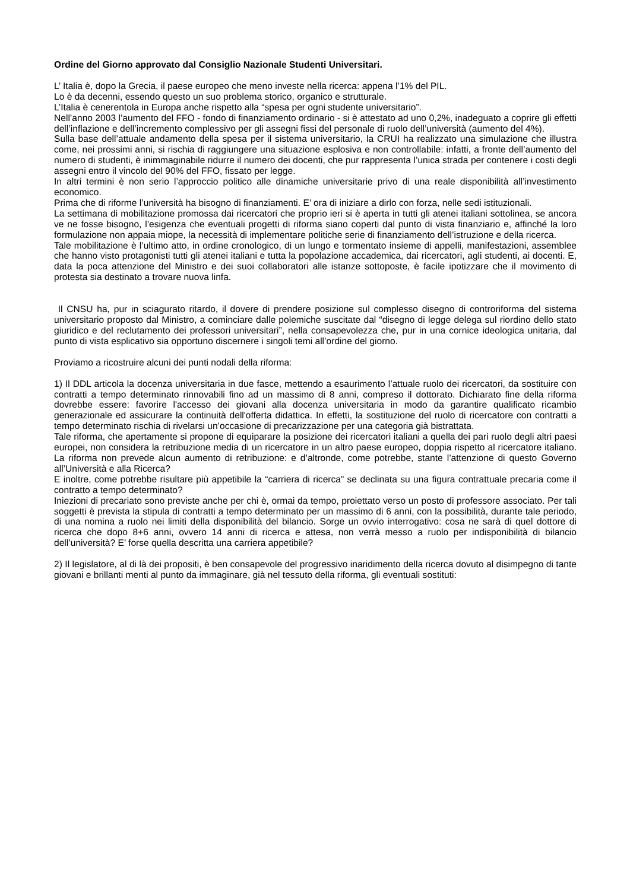Ordine del Giorno approvato dal Consiglio Nazionale Studenti Universitari.
L’ Italia è, dopo la Grecia, il paese europeo che meno investe nella ricerca: appena l’1% del PIL.
Lo è da decenni, essendo questo un suo problema storico, organico e strutturale.
L’Italia è cenerentola in Europa anche rispetto alla “spesa per ogni studente universitario”.
Nell’anno 2003 l’aumento del FFO - fondo di finanziamento ordinario - si è attestato ad uno 0,2%, inadeguato a coprire gli effetti dell’inflazione e dell’incremento complessivo per gli assegni fissi del personale di ruolo dell’università (aumento del 4%).
Sulla base dell’attuale andamento della spesa per il sistema universitario, la CRUI ha realizzato una simulazione che illustra come, nei prossimi anni, si rischia di raggiungere una situazione esplosiva e non controllabile: infatti, a fronte dell’aumento del numero di studenti, è inimmaginabile ridurre il numero dei docenti, che pur rappresenta l’unica strada per contenere i costi degli assegni entro il vincolo del 90% del FFO, fissato per legge.
In altri termini è non serio l’approccio politico alle dinamiche universitarie privo di una reale disponibilità all’investimento economico.
Prima che di riforme l’università ha bisogno di finanziamenti. E’ ora di iniziare a dirlo con forza, nelle sedi istituzionali.
La settimana di mobilitazione promossa dai ricercatori che proprio ieri si è aperta in tutti gli atenei italiani sottolinea, se ancora ve ne fosse bisogno, l’esigenza che eventuali progetti di riforma siano coperti dal punto di vista finanziario e, affinché la loro formulazione non appaia miope, la necessità di implementare politiche serie di finanziamento dell’istruzione e della ricerca.
Tale mobilitazione è l’ultimo atto, in ordine cronologico, di un lungo e tormentato insieme di appelli, manifestazioni, assemblee che hanno visto protagonisti tutti gli atenei italiani e tutta la popolazione accademica, dai ricercatori, agli studenti, ai docenti. E, data la poca attenzione del Ministro e dei suoi collaboratori alle istanze sottoposte, è facile ipotizzare che il movimento di protesta sia destinato a trovare nuova linfa.
Il CNSU ha, pur in sciagurato ritardo, il dovere di prendere posizione sul complesso disegno di controriforma del sistema universitario proposto dal Ministro, a cominciare dalle polemiche suscitate dal “disegno di legge delega sul riordino dello stato giuridico e del reclutamento dei professori universitari”, nella consapevolezza che, pur in una cornice ideologica unitaria, dal punto di vista esplicativo sia opportuno discernere i singoli temi all’ordine del giorno.
Proviamo a ricostruire alcuni dei punti nodali della riforma:
1) Il DDL articola la docenza universitaria in due fasce, mettendo a esaurimento l’attuale ruolo dei ricercatori, da sostituire con contratti a tempo determinato rinnovabili fino ad un massimo di 8 anni, compreso il dottorato. Dichiarato fine della riforma dovrebbe essere: favorire l'accesso dei giovani alla docenza universitaria in modo da garantire qualificato ricambio generazionale ed assicurare la continuità dell'offerta didattica. In effetti, la sostituzione del ruolo di ricercatore con contratti a tempo determinato rischia di rivelarsi un’occasione di precarizzazione per una categoria già bistrattata.
Tale riforma, che apertamente si propone di equiparare la posizione dei ricercatori italiani a quella dei pari ruolo degli altri paesi europei, non considera la retribuzione media di un ricercatore in un altro paese europeo, doppia rispetto al ricercatore italiano. La riforma non prevede alcun aumento di retribuzione: e d’altronde, come potrebbe, stante l’attenzione di questo Governo all’Università e alla Ricerca?
E inoltre, come potrebbe risultare più appetibile la “carriera di ricerca” se declinata su una figura contrattuale precaria come il contratto a tempo determinato?
Iniezioni di precariato sono previste anche per chi è, ormai da tempo, proiettato verso un posto di professore associato. Per tali soggetti è prevista la stipula di contratti a tempo determinato per un massimo di 6 anni, con la possibilità, durante tale periodo, di una nomina a ruolo nei limiti della disponibilità del bilancio. Sorge un ovvio interrogativo: cosa ne sarà di quel dottore di ricerca che dopo 8+6 anni, ovvero 14 anni di ricerca e attesa, non verrà messo a ruolo per indisponibilità di bilancio dell’università? E’ forse quella descritta una carriera appetibile?
2) Il legislatore, al di là dei propositi, è ben consapevole del progressivo inaridimento della ricerca dovuto al disimpegno di tante giovani e brillanti menti al punto da immaginare, già nel tessuto della riforma, gli eventuali sostituti: